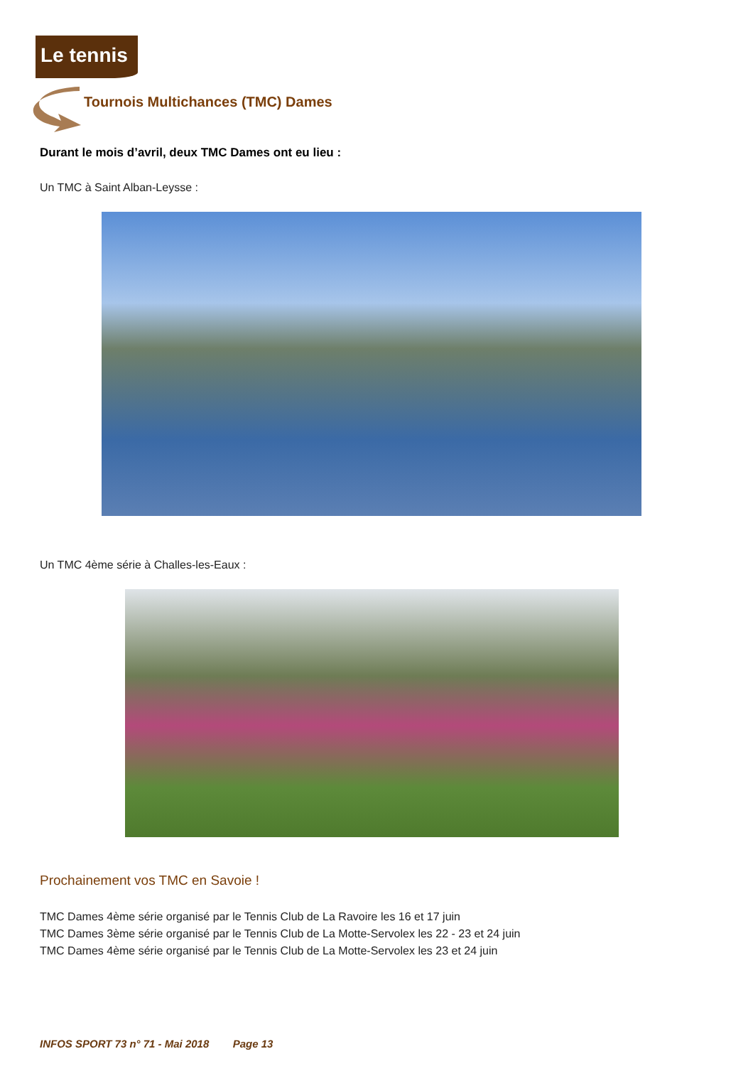Le tennis
Tournois Multichances (TMC) Dames
Durant le mois d’avril, deux TMC Dames ont eu lieu :
Un TMC à Saint Alban-Leysse :
Un TMC 4ème série à Challes-les-Eaux :
Prochainement vos TMC en Savoie !
TMC Dames 4ème série organisé par le Tennis Club de La Ravoire les 16 et 17 juin
TMC Dames 3ème série organisé par le Tennis Club de La Motte-Servolex les 22 - 23 et 24 juin
TMC Dames 4ème série organisé par le Tennis Club de La Motte-Servolex les 23 et 24 juin
INFOS SPORT 73 n° 71 - Mai 2018 Page 13